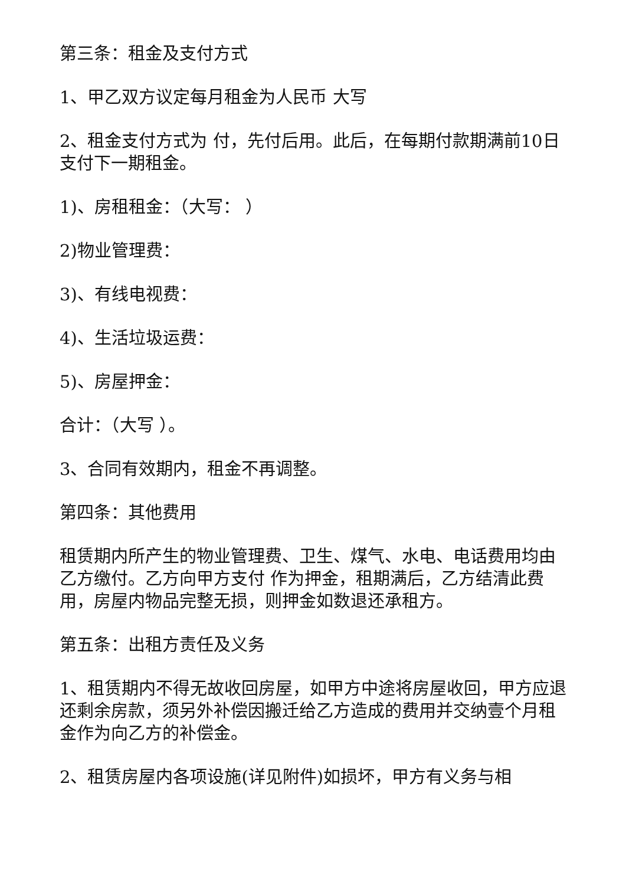第三条：租金及支付方式
1、甲乙双方议定每月租金为人民币 大写
2、租金支付方式为 付，先付后用。此后，在每期付款期满前10日支付下一期租金。
1)、房租租金：（大写： ）
2)物业管理费：
3)、有线电视费：
4)、生活垃圾运费：
5)、房屋押金：
合计：（大写 ）。
3、合同有效期内，租金不再调整。
第四条：其他费用
租赁期内所产生的物业管理费、卫生、煤气、水电、电话费用均由乙方缴付。乙方向甲方支付 作为押金，租期满后，乙方结清此费用，房屋内物品完整无损，则押金如数退还承租方。
第五条：出租方责任及义务
1、租赁期内不得无故收回房屋，如甲方中途将房屋收回，甲方应退还剩余房款，须另外补偿因搬迁给乙方造成的费用并交纳壹个月租金作为向乙方的补偿金。
2、租赁房屋内各项设施(详见附件)如损坏，甲方有义务与相